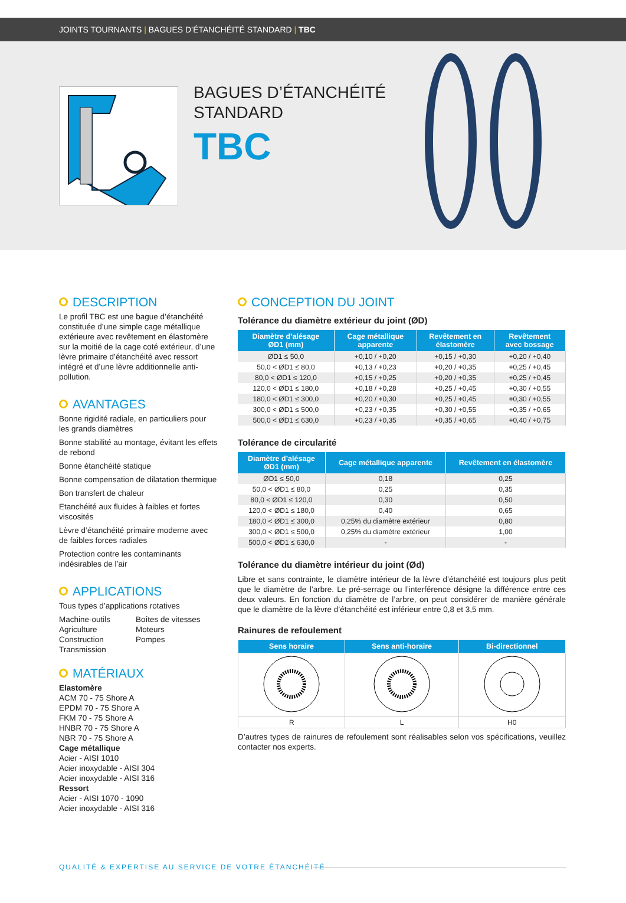JOINTS TOURNANTS | BAGUES D’ÉTANCHÉITÉ STANDARD | TBC
BAGUES D’ÉTANCHÉITÉ
STANDARD
TBC
DESCRIPTION
Le profil TBC est une bague d’étanchéité constituée d’une simple cage métallique extérieure avec revêtement en élastomère sur la moitié de la cage coté extérieur, d’une lèvre primaire d’étanchéité avec ressort intégré et d’une lèvre additionnelle anti-pollution.
AVANTAGES
Bonne rigidité radiale, en particuliers pour les grands diamètres
Bonne stabilité au montage, évitant les effets de rebond
Bonne étanchéité statique
Bonne compensation de dilatation thermique
Bon transfert de chaleur
Etanchéité aux fluides à faibles et fortes viscosités
Lèvre d’étanchéité primaire moderne avec de faibles forces radiales
Protection contre les contaminants indésirables de l’air
APPLICATIONS
Tous types d’applications rotatives
Machine-outils
Agriculture
Construction
Transmission
Boîtes de vitesses
Moteurs
Pompes
MATÉRIAUX
Elastomère
ACM 70 - 75 Shore A
EPDM 70 - 75 Shore A
FKM 70 - 75 Shore A
HNBR 70 - 75 Shore A
NBR 70 - 75 Shore A
Cage métallique
Acier - AISI 1010
Acier inoxydable - AISI 304
Acier inoxydable - AISI 316
Ressort
Acier - AISI 1070 - 1090
Acier inoxydable - AISI 316
CONCEPTION DU JOINT
Tolérance du diamètre extérieur du joint (ØD)
| Diamètre d’alésage ØD1 (mm) | Cage métallique apparente | Revêtement en élastomère | Revêtement avec bossage |
| --- | --- | --- | --- |
| ØD1 ≤ 50,0 | +0,10 / +0,20 | +0,15 / +0,30 | +0,20 / +0,40 |
| 50,0 < ØD1 ≤ 80,0 | +0,13 / +0,23 | +0,20 / +0,35 | +0,25 / +0,45 |
| 80,0 < ØD1 ≤ 120,0 | +0,15 / +0,25 | +0,20 / +0,35 | +0,25 / +0,45 |
| 120,0 < ØD1 ≤ 180,0 | +0,18 / +0,28 | +0,25 / +0,45 | +0,30 / +0,55 |
| 180,0 < ØD1 ≤ 300,0 | +0,20 / +0,30 | +0,25 / +0,45 | +0,30 / +0,55 |
| 300,0 < ØD1 ≤ 500,0 | +0,23 / +0,35 | +0,30 / +0,55 | +0,35 / +0,65 |
| 500,0 < ØD1 ≤ 630,0 | +0,23 / +0,35 | +0,35 / +0,65 | +0,40 / +0,75 |
Tolérance de circularité
| Diamètre d’alésage ØD1 (mm) | Cage métallique apparente | Revêtement en élastomère |
| --- | --- | --- |
| ØD1 ≤ 50,0 | 0,18 | 0,25 |
| 50,0 < ØD1 ≤ 80,0 | 0,25 | 0,35 |
| 80,0 < ØD1 ≤ 120,0 | 0,30 | 0,50 |
| 120,0 < ØD1 ≤ 180,0 | 0,40 | 0,65 |
| 180,0 < ØD1 ≤ 300,0 | 0,25% du diamètre extérieur | 0,80 |
| 300,0 < ØD1 ≤ 500,0 | 0,25% du diamètre extérieur | 1,00 |
| 500,0 < ØD1 ≤ 630,0 | - | - |
Tolérance du diamètre intérieur du joint (Ød)
Libre et sans contrainte, le diamètre intérieur de la lèvre d’étanchéité est toujours plus petit que le diamètre de l’arbre. Le pré-serrage ou l’interférence désigne la différence entre ces deux valeurs. En fonction du diamètre de l’arbre, on peut considérer de manière générale que le diamètre de la lèvre d’étanchéité est inférieur entre 0,8 et 3,5 mm.
Rainures de refoulement
| Sens horaire | Sens anti-horaire | Bi-directionnel |
| --- | --- | --- |
| R | L | H0 |
D’autres types de rainures de refoulement sont réalisables selon vos spécifications, veuillez contacter nos experts.
QUALITÉ & EXPERTISE AU SERVICE DE VOTRE ÉTANCHÉITÉ